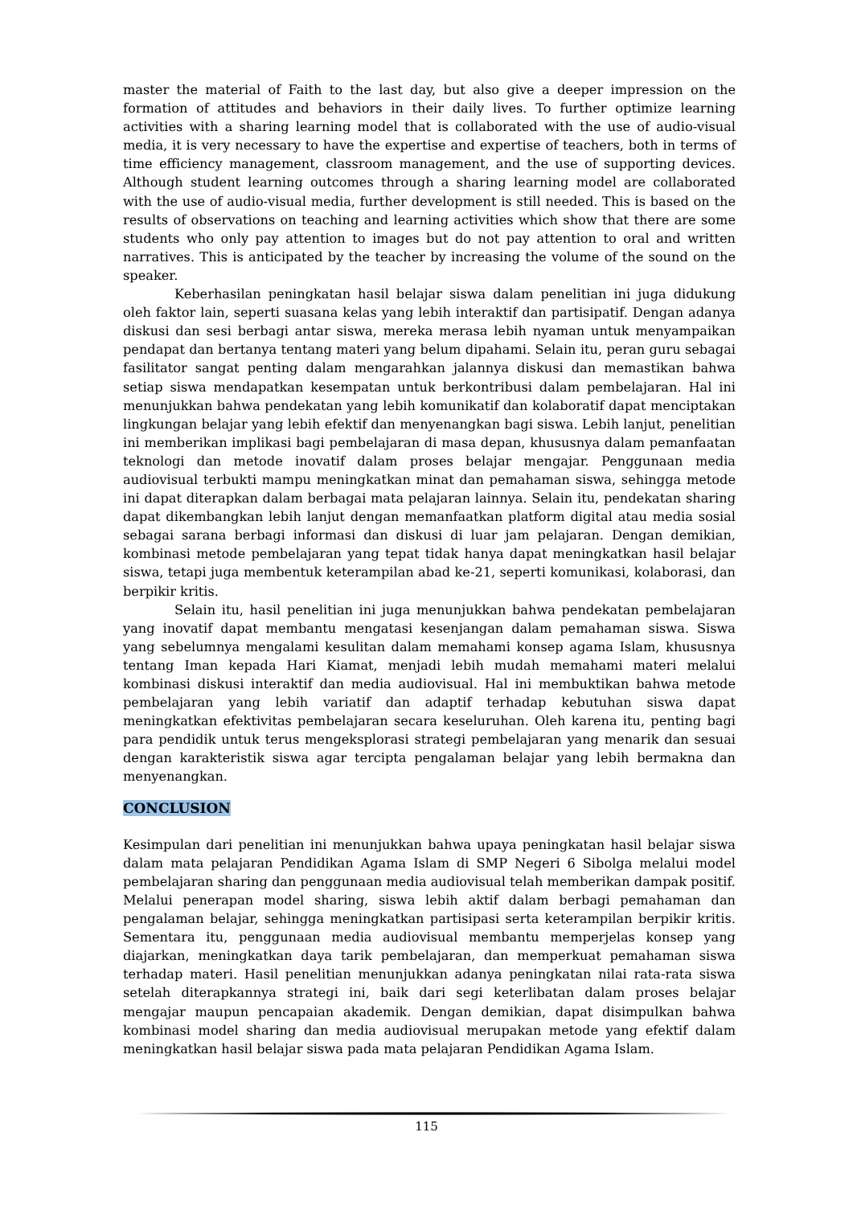master the material of Faith to the last day, but also give a deeper impression on the formation of attitudes and behaviors in their daily lives. To further optimize learning activities with a sharing learning model that is collaborated with the use of audio-visual media, it is very necessary to have the expertise and expertise of teachers, both in terms of time efficiency management, classroom management, and the use of supporting devices. Although student learning outcomes through a sharing learning model are collaborated with the use of audio-visual media, further development is still needed. This is based on the results of observations on teaching and learning activities which show that there are some students who only pay attention to images but do not pay attention to oral and written narratives. This is anticipated by the teacher by increasing the volume of the sound on the speaker.
Keberhasilan peningkatan hasil belajar siswa dalam penelitian ini juga didukung oleh faktor lain, seperti suasana kelas yang lebih interaktif dan partisipatif. Dengan adanya diskusi dan sesi berbagi antar siswa, mereka merasa lebih nyaman untuk menyampaikan pendapat dan bertanya tentang materi yang belum dipahami. Selain itu, peran guru sebagai fasilitator sangat penting dalam mengarahkan jalannya diskusi dan memastikan bahwa setiap siswa mendapatkan kesempatan untuk berkontribusi dalam pembelajaran. Hal ini menunjukkan bahwa pendekatan yang lebih komunikatif dan kolaboratif dapat menciptakan lingkungan belajar yang lebih efektif dan menyenangkan bagi siswa. Lebih lanjut, penelitian ini memberikan implikasi bagi pembelajaran di masa depan, khususnya dalam pemanfaatan teknologi dan metode inovatif dalam proses belajar mengajar. Penggunaan media audiovisual terbukti mampu meningkatkan minat dan pemahaman siswa, sehingga metode ini dapat diterapkan dalam berbagai mata pelajaran lainnya. Selain itu, pendekatan sharing dapat dikembangkan lebih lanjut dengan memanfaatkan platform digital atau media sosial sebagai sarana berbagi informasi dan diskusi di luar jam pelajaran. Dengan demikian, kombinasi metode pembelajaran yang tepat tidak hanya dapat meningkatkan hasil belajar siswa, tetapi juga membentuk keterampilan abad ke-21, seperti komunikasi, kolaborasi, dan berpikir kritis.
Selain itu, hasil penelitian ini juga menunjukkan bahwa pendekatan pembelajaran yang inovatif dapat membantu mengatasi kesenjangan dalam pemahaman siswa. Siswa yang sebelumnya mengalami kesulitan dalam memahami konsep agama Islam, khususnya tentang Iman kepada Hari Kiamat, menjadi lebih mudah memahami materi melalui kombinasi diskusi interaktif dan media audiovisual. Hal ini membuktikan bahwa metode pembelajaran yang lebih variatif dan adaptif terhadap kebutuhan siswa dapat meningkatkan efektivitas pembelajaran secara keseluruhan. Oleh karena itu, penting bagi para pendidik untuk terus mengeksplorasi strategi pembelajaran yang menarik dan sesuai dengan karakteristik siswa agar tercipta pengalaman belajar yang lebih bermakna dan menyenangkan.
CONCLUSION
Kesimpulan dari penelitian ini menunjukkan bahwa upaya peningkatan hasil belajar siswa dalam mata pelajaran Pendidikan Agama Islam di SMP Negeri 6 Sibolga melalui model pembelajaran sharing dan penggunaan media audiovisual telah memberikan dampak positif. Melalui penerapan model sharing, siswa lebih aktif dalam berbagi pemahaman dan pengalaman belajar, sehingga meningkatkan partisipasi serta keterampilan berpikir kritis. Sementara itu, penggunaan media audiovisual membantu memperjelas konsep yang diajarkan, meningkatkan daya tarik pembelajaran, dan memperkuat pemahaman siswa terhadap materi. Hasil penelitian menunjukkan adanya peningkatan nilai rata-rata siswa setelah diterapkannya strategi ini, baik dari segi keterlibatan dalam proses belajar mengajar maupun pencapaian akademik. Dengan demikian, dapat disimpulkan bahwa kombinasi model sharing dan media audiovisual merupakan metode yang efektif dalam meningkatkan hasil belajar siswa pada mata pelajaran Pendidikan Agama Islam.
115